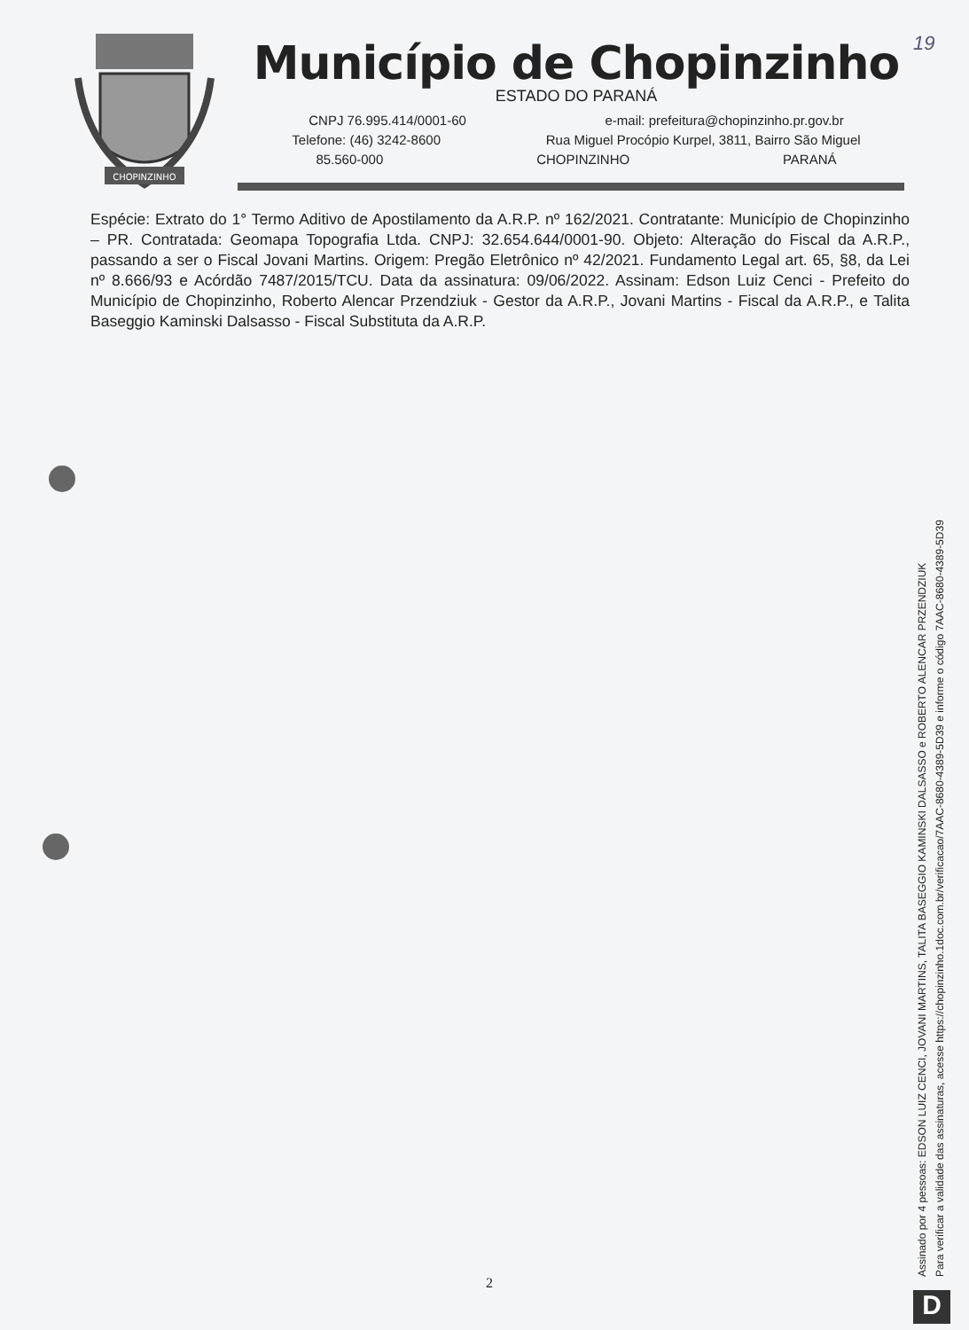CHOPINZINHO
Município de Chopinzinho
ESTADO DO PARANÁ
CNPJ 76.995.414/0001-60 e-mail: prefeitura@chopinzinho.pr.gov.br
Telefone: (46) 3242-8600 Rua Miguel Procópio Kurpel, 3811, Bairro São Miguel
85.560-000 CHOPINZINHO PARANÁ
19
Espécie: Extrato do 1° Termo Aditivo de Apostilamento da A.R.P. nº 162/2021. Contratante: Município de Chopinzinho – PR. Contratada: Geomapa Topografia Ltda. CNPJ: 32.654.644/0001-90. Objeto: Alteração do Fiscal da A.R.P., passando a ser o Fiscal Jovani Martins. Origem: Pregão Eletrônico nº 42/2021. Fundamento Legal art. 65, §8, da Lei nº 8.666/93 e Acórdão 7487/2015/TCU. Data da assinatura: 09/06/2022. Assinam: Edson Luiz Cenci - Prefeito do Município de Chopinzinho, Roberto Alencar Przendziuk - Gestor da A.R.P., Jovani Martins - Fiscal da A.R.P., e Talita Baseggio Kaminski Dalsasso - Fiscal Substituta da A.R.P.
2
Assinado por 4 pessoas: EDSON LUIZ CENCI, JOVANI MARTINS, TALITA BASEGGIO KAMINSKI DALSASSO e ROBERTO ALENCAR PRZENDZIUK
Para verificar a validade das assinaturas, acesse https://chopinzinho.1doc.com.br/verificacao/7AAC-8680-4389-5D39 e informe o código 7AAC-8680-4389-5D39
D